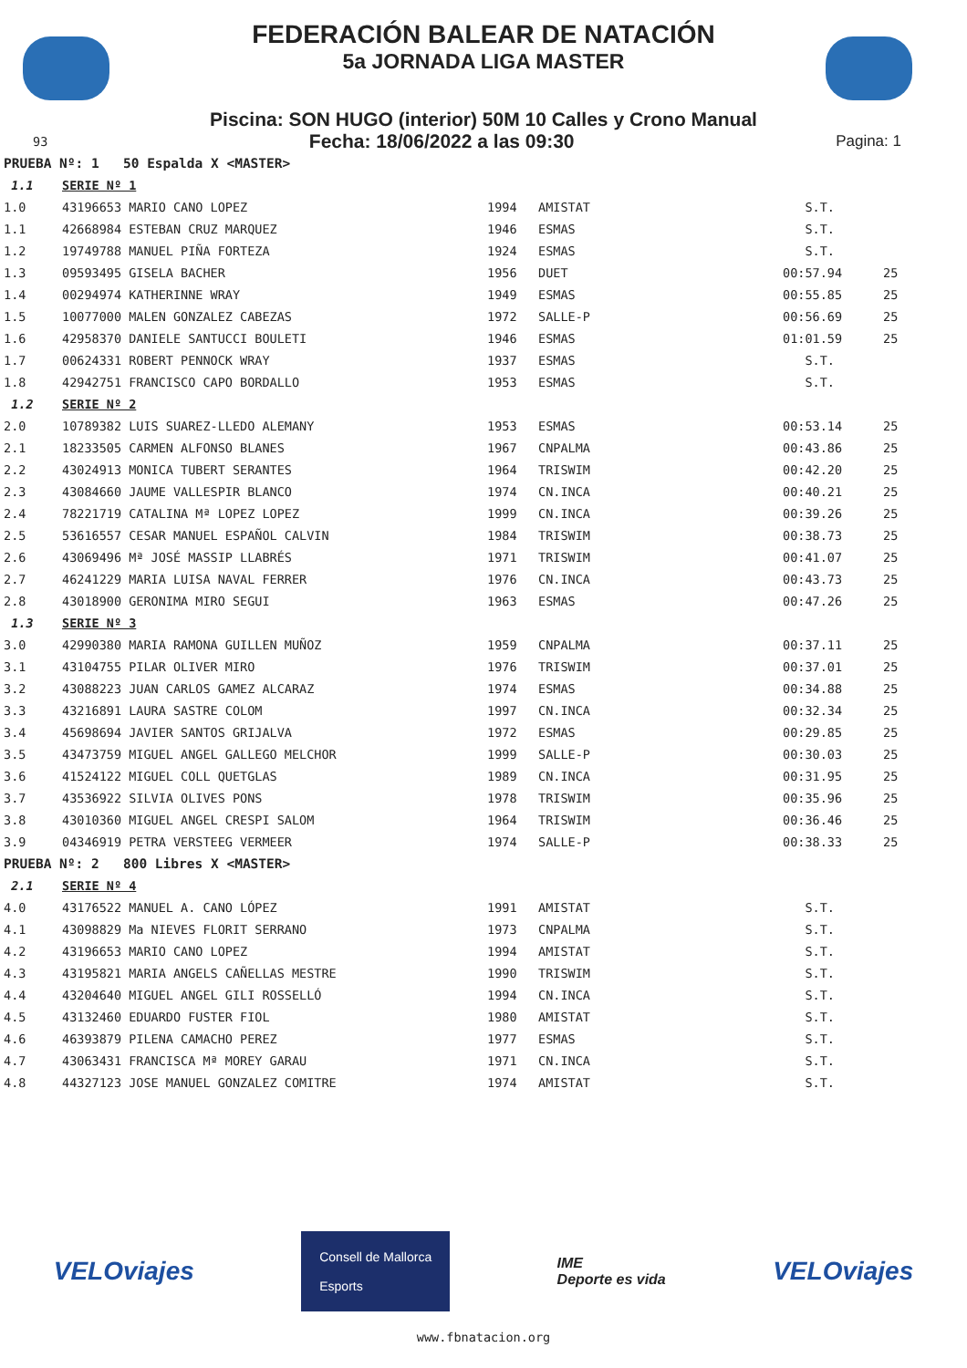FEDERACIÓN BALEAR DE NATACIÓN
5a JORNADA LIGA MASTER
Piscina: SON HUGO (interior) 50M 10 Calles y Crono Manual
93 Fecha: 18/06/2022 a las 09:30 Pagina: 1
| PRUEBA Nº: 1 50 Espalda X <MASTER> | | | | | |
| 1.1 | SERIE Nº 1 | | | | |
| 1.0 | 43196653 MARIO CANO LOPEZ | 1994 | AMISTAT | S.T. | |
| 1.1 | 42668984 ESTEBAN CRUZ MARQUEZ | 1946 | ESMAS | S.T. | |
| 1.2 | 19749788 MANUEL PIÑA FORTEZA | 1924 | ESMAS | S.T. | |
| 1.3 | 09593495 GISELA BACHER | 1956 | DUET | 00:57.94 | 25 |
| 1.4 | 00294974 KATHERINNE WRAY | 1949 | ESMAS | 00:55.85 | 25 |
| 1.5 | 10077000 MALEN GONZALEZ CABEZAS | 1972 | SALLE-P | 00:56.69 | 25 |
| 1.6 | 42958370 DANIELE SANTUCCI BOULETI | 1946 | ESMAS | 01:01.59 | 25 |
| 1.7 | 00624331 ROBERT PENNOCK WRAY | 1937 | ESMAS | S.T. | |
| 1.8 | 42942751 FRANCISCO CAPO BORDALLO | 1953 | ESMAS | S.T. | |
| 1.2 | SERIE Nº 2 | | | | |
| 2.0 | 10789382 LUIS SUAREZ-LLEDO ALEMANY | 1953 | ESMAS | 00:53.14 | 25 |
| 2.1 | 18233505 CARMEN ALFONSO BLANES | 1967 | CNPALMA | 00:43.86 | 25 |
| 2.2 | 43024913 MONICA TUBERT SERANTES | 1964 | TRISWIM | 00:42.20 | 25 |
| 2.3 | 43084660 JAUME VALLESPIR BLANCO | 1974 | CN.INCA | 00:40.21 | 25 |
| 2.4 | 78221719 CATALINA Mª LOPEZ LOPEZ | 1999 | CN.INCA | 00:39.26 | 25 |
| 2.5 | 53616557 CESAR MANUEL ESPAÑOL CALVIN | 1984 | TRISWIM | 00:38.73 | 25 |
| 2.6 | 43069496 Mª JOSÉ MASSIP LLABRÉS | 1971 | TRISWIM | 00:41.07 | 25 |
| 2.7 | 46241229 MARIA LUISA NAVAL FERRER | 1976 | CN.INCA | 00:43.73 | 25 |
| 2.8 | 43018900 GERONIMA MIRO SEGUI | 1963 | ESMAS | 00:47.26 | 25 |
| 1.3 | SERIE Nº 3 | | | | |
| 3.0 | 42990380 MARIA RAMONA GUILLEN MUÑOZ | 1959 | CNPALMA | 00:37.11 | 25 |
| 3.1 | 43104755 PILAR OLIVER MIRO | 1976 | TRISWIM | 00:37.01 | 25 |
| 3.2 | 43088223 JUAN CARLOS GAMEZ ALCARAZ | 1974 | ESMAS | 00:34.88 | 25 |
| 3.3 | 43216891 LAURA SASTRE COLOM | 1997 | CN.INCA | 00:32.34 | 25 |
| 3.4 | 45698694 JAVIER SANTOS GRIJALVA | 1972 | ESMAS | 00:29.85 | 25 |
| 3.5 | 43473759 MIGUEL ANGEL GALLEGO MELCHOR | 1999 | SALLE-P | 00:30.03 | 25 |
| 3.6 | 41524122 MIGUEL COLL QUETGLAS | 1989 | CN.INCA | 00:31.95 | 25 |
| 3.7 | 43536922 SILVIA OLIVES PONS | 1978 | TRISWIM | 00:35.96 | 25 |
| 3.8 | 43010360 MIGUEL ANGEL CRESPI SALOM | 1964 | TRISWIM | 00:36.46 | 25 |
| 3.9 | 04346919 PETRA VERSTEEG VERMEER | 1974 | SALLE-P | 00:38.33 | 25 |
| PRUEBA Nº: 2 800 Libres X <MASTER> | | | | | |
| 2.1 | SERIE Nº 4 | | | | |
| 4.0 | 43176522 MANUEL A. CANO LÓPEZ | 1991 | AMISTAT | S.T. | |
| 4.1 | 43098829 Ma NIEVES FLORIT SERRANO | 1973 | CNPALMA | S.T. | |
| 4.2 | 43196653 MARIO CANO LOPEZ | 1994 | AMISTAT | S.T. | |
| 4.3 | 43195821 MARIA ANGELS CAÑELLAS MESTRE | 1990 | TRISWIM | S.T. | |
| 4.4 | 43204640 MIGUEL ANGEL GILI ROSSELLÓ | 1994 | CN.INCA | S.T. | |
| 4.5 | 43132460 EDUARDO FUSTER FIOL | 1980 | AMISTAT | S.T. | |
| 4.6 | 46393879 PILENA CAMACHO PEREZ | 1977 | ESMAS | S.T. | |
| 4.7 | 43063431 FRANCISCA Mª MOREY GARAU | 1971 | CN.INCA | S.T. | |
| 4.8 | 44327123 JOSE MANUEL GONZALEZ COMITRE | 1974 | AMISTAT | S.T. | |
VELOviajes Consell de Mallorca
Esports IME
Deporte es vida VELOviajes
www.fbnatacion.org